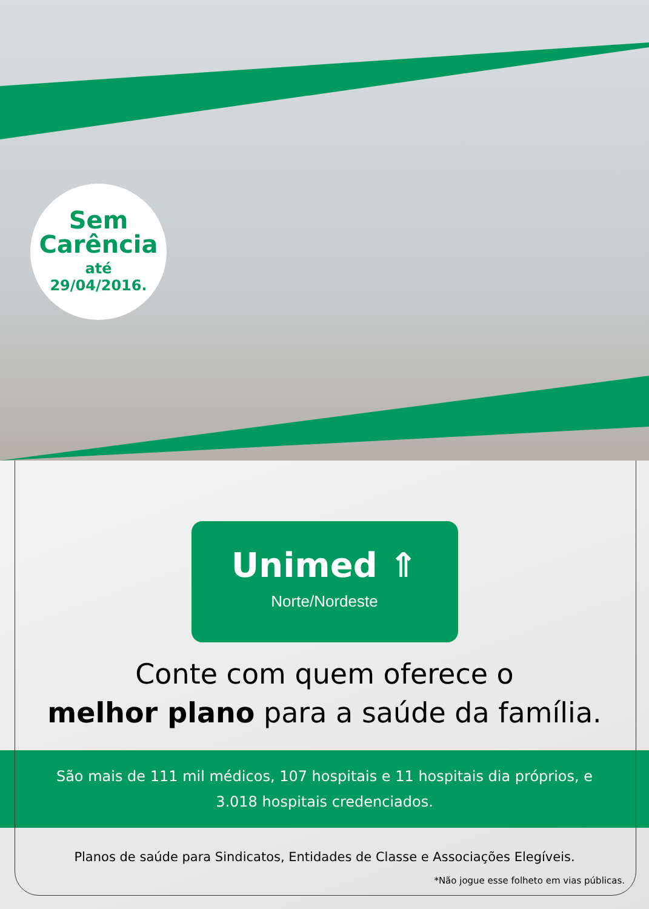Sem
Carência
até
29/04/2016.
Unimed ⇑
Norte/Nordeste
Conte com quem oferece o
melhor plano para a saúde da família.
São mais de 111 mil médicos, 107 hospitais e 11 hospitais dia próprios, e 3.018 hospitais credenciados.
Planos de saúde para Sindicatos, Entidades de Classe e Associações Elegíveis.
*Não jogue esse folheto em vias públicas.